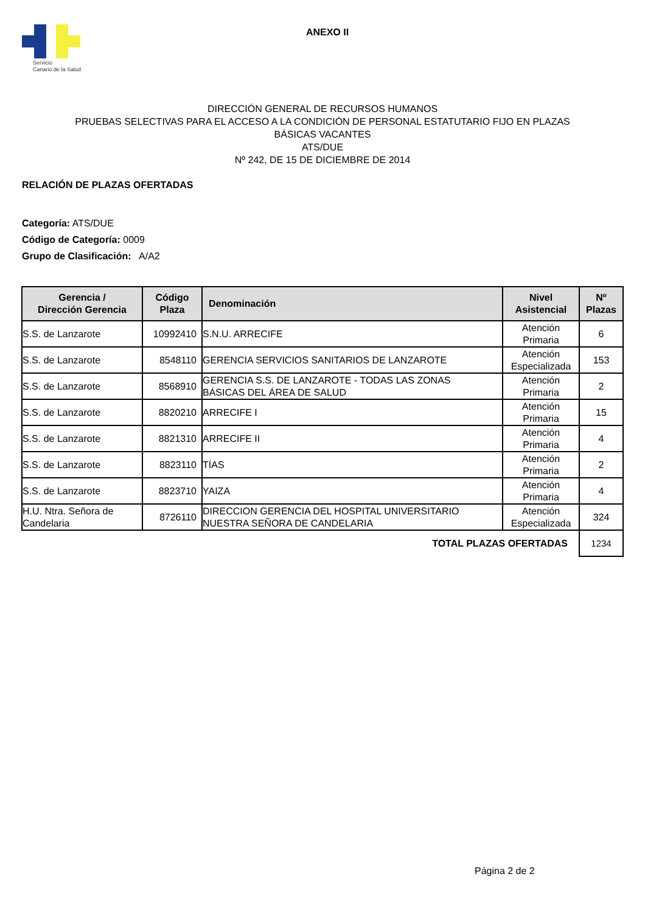Servicio
Canario de la Salud
ANEXO II
DIRECCIÓN GENERAL DE RECURSOS HUMANOS
PRUEBAS SELECTIVAS PARA EL ACCESO A LA CONDICIÓN DE PERSONAL ESTATUTARIO FIJO EN PLAZAS
BÁSICAS VACANTES
ATS/DUE
Nº 242, DE 15 DE DICIEMBRE DE 2014
RELACIÓN DE PLAZAS OFERTADAS
Categoría: ATS/DUE
Código de Categoría: 0009
Grupo de Clasificación: A/A2
| Gerencia / Dirección Gerencia | Código Plaza | Denominación | Nivel Asistencial | Nº Plazas |
| --- | --- | --- | --- | --- |
| S.S. de Lanzarote | 10992410 | S.N.U. ARRECIFE | Atención Primaria | 6 |
| S.S. de Lanzarote | 8548110 | GERENCIA SERVICIOS SANITARIOS DE LANZAROTE | Atención Especializada | 153 |
| S.S. de Lanzarote | 8568910 | GERENCIA S.S. DE LANZAROTE - TODAS LAS ZONAS BÁSICAS DEL ÁREA DE SALUD | Atención Primaria | 2 |
| S.S. de Lanzarote | 8820210 | ARRECIFE I | Atención Primaria | 15 |
| S.S. de Lanzarote | 8821310 | ARRECIFE II | Atención Primaria | 4 |
| S.S. de Lanzarote | 8823110 | TÍAS | Atención Primaria | 2 |
| S.S. de Lanzarote | 8823710 | YAIZA | Atención Primaria | 4 |
| H.U. Ntra. Señora de Candelaria | 8726110 | DIRECCION GERENCIA DEL HOSPITAL UNIVERSITARIO NUESTRA SEÑORA DE CANDELARIA | Atención Especializada | 324 |
| TOTAL PLAZAS OFERTADAS | | | | 1234 |
Página 2 de 2